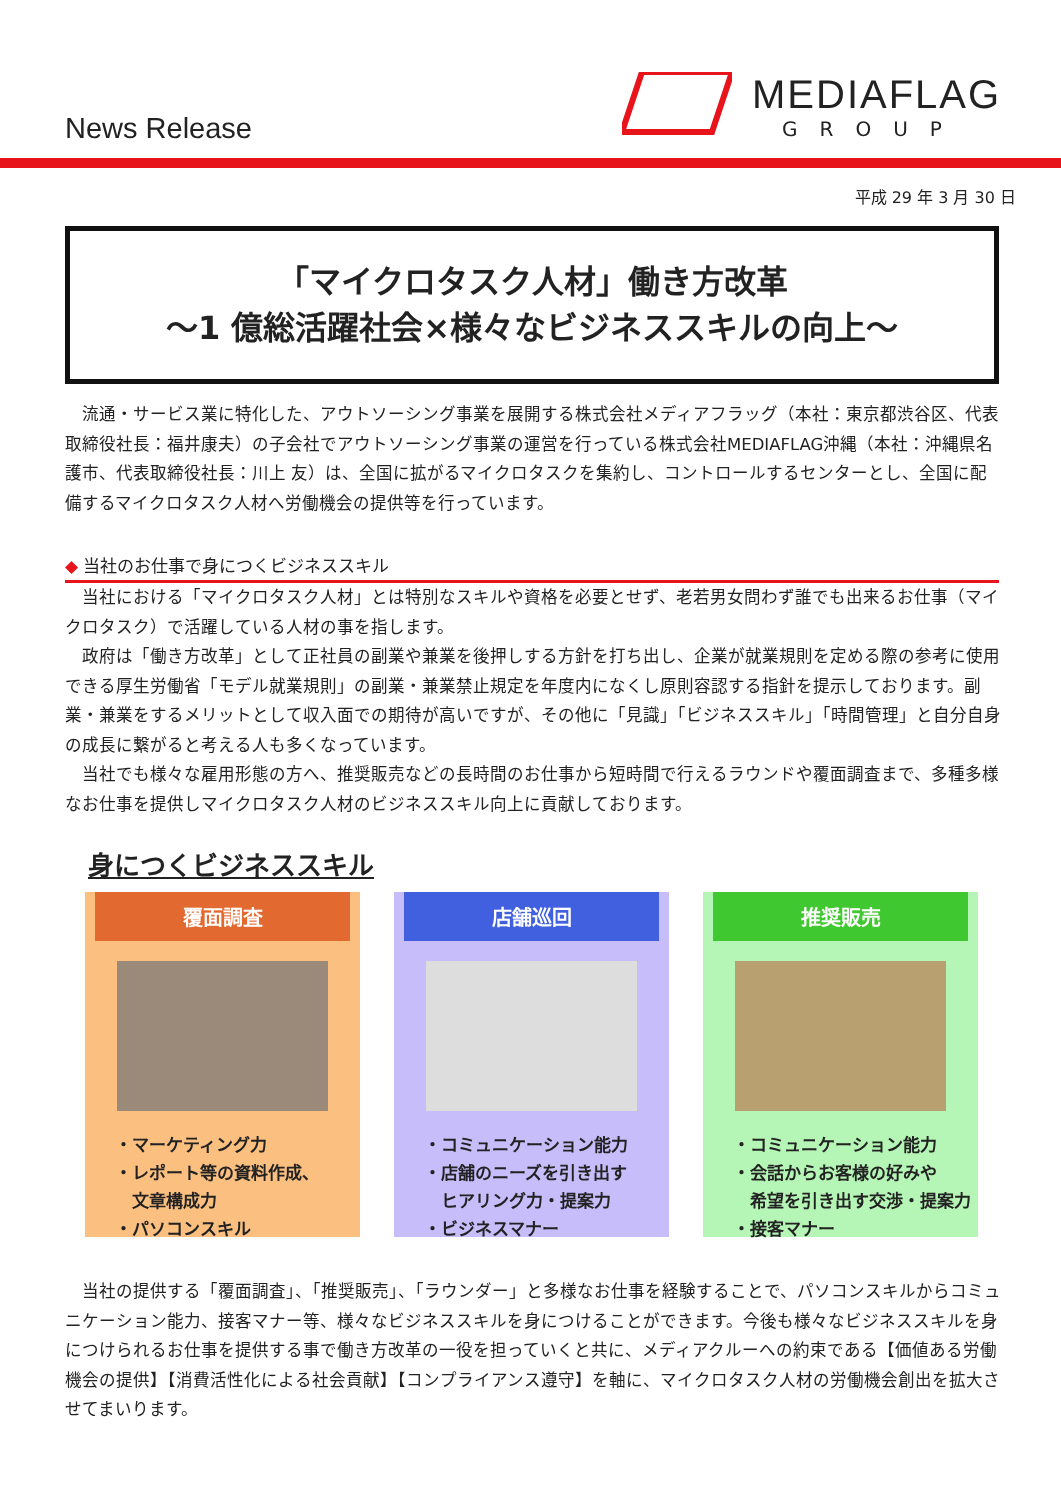News Release
MEDIAFLAG
GROUP
平成 29 年 3 月 30 日
「マイクロタスク人材」働き方改革
～1 億総活躍社会×様々なビジネススキルの向上～
　流通・サービス業に特化した、アウトソーシング事業を展開する株式会社メディアフラッグ（本社：東京都渋谷区、代表取締役社長：福井康夫）の子会社でアウトソーシング事業の運営を行っている株式会社MEDIAFLAG沖縄（本社：沖縄県名護市、代表取締役社長：川上 友）は、全国に拡がるマイクロタスクを集約し、コントロールするセンターとし、全国に配備するマイクロタスク人材へ労働機会の提供等を行っています。
◆ 当社のお仕事で身につくビジネススキル
　当社における「マイクロタスク人材」とは特別なスキルや資格を必要とせず、老若男女問わず誰でも出来るお仕事（マイクロタスク）で活躍している人材の事を指します。
　政府は「働き方改革」として正社員の副業や兼業を後押しする方針を打ち出し、企業が就業規則を定める際の参考に使用できる厚生労働省「モデル就業規則」の副業・兼業禁止規定を年度内になくし原則容認する指針を提示しております。副業・兼業をするメリットとして収入面での期待が高いですが、その他に「見識」「ビジネススキル」「時間管理」と自分自身の成長に繋がると考える人も多くなっています。
　当社でも様々な雇用形態の方へ、推奨販売などの長時間のお仕事から短時間で行えるラウンドや覆面調査まで、多種多様なお仕事を提供しマイクロタスク人材のビジネススキル向上に貢献しております。
身につくビジネススキル
覆面調査
・マーケティング力
・レポート等の資料作成、
　文章構成力
・パソコンスキル
店舗巡回
・コミュニケーション能力
・店舗のニーズを引き出す
　ヒアリング力・提案力
・ビジネスマナー
推奨販売
・コミュニケーション能力
・会話からお客様の好みや
　希望を引き出す交渉・提案力
・接客マナー
　当社の提供する「覆面調査」、「推奨販売」、「ラウンダー」と多様なお仕事を経験することで、パソコンスキルからコミュニケーション能力、接客マナー等、様々なビジネススキルを身につけることができます。今後も様々なビジネススキルを身につけられるお仕事を提供する事で働き方改革の一役を担っていくと共に、メディアクルーへの約束である【価値ある労働機会の提供】【消費活性化による社会貢献】【コンプライアンス遵守】を軸に、マイクロタスク人材の労働機会創出を拡大させてまいります。